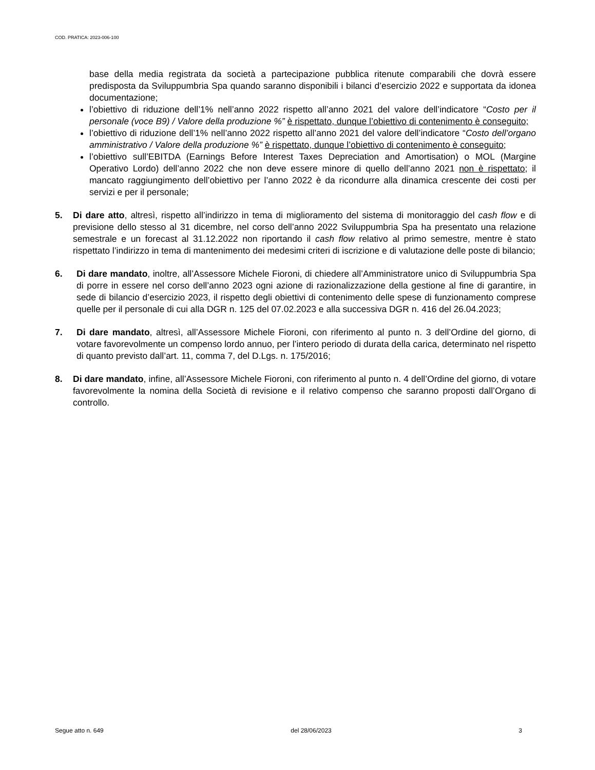COD. PRATICA: 2023-006-100
base della media registrata da società a partecipazione pubblica ritenute comparabili che dovrà essere predisposta da Sviluppumbria Spa quando saranno disponibili i bilanci d’esercizio 2022 e supportata da idonea documentazione;
l’obiettivo di riduzione dell’1% nell’anno 2022 rispetto all’anno 2021 del valore dell’indicatore “Costo per il personale (voce B9) / Valore della produzione %” è rispettato, dunque l’obiettivo di contenimento è conseguito;
l’obiettivo di riduzione dell’1% nell’anno 2022 rispetto all’anno 2021 del valore dell’indicatore “Costo dell’organo amministrativo / Valore della produzione %” è rispettato, dunque l’obiettivo di contenimento è conseguito;
l’obiettivo sull’EBITDA (Earnings Before Interest Taxes Depreciation and Amortisation) o MOL (Margine Operativo Lordo) dell’anno 2022 che non deve essere minore di quello dell’anno 2021 non è rispettato; il mancato raggiungimento dell’obiettivo per l’anno 2022 è da ricondurre alla dinamica crescente dei costi per servizi e per il personale;
5. Di dare atto, altresì, rispetto all’indirizzo in tema di miglioramento del sistema di monitoraggio del cash flow e di previsione dello stesso al 31 dicembre, nel corso dell’anno 2022 Sviluppumbria Spa ha presentato una relazione semestrale e un forecast al 31.12.2022 non riportando il cash flow relativo al primo semestre, mentre è stato rispettato l’indirizzo in tema di mantenimento dei medesimi criteri di iscrizione e di valutazione delle poste di bilancio;
6. Di dare mandato, inoltre, all’Assessore Michele Fioroni, di chiedere all’Amministratore unico di Sviluppumbria Spa di porre in essere nel corso dell’anno 2023 ogni azione di razionalizzazione della gestione al fine di garantire, in sede di bilancio d’esercizio 2023, il rispetto degli obiettivi di contenimento delle spese di funzionamento comprese quelle per il personale di cui alla DGR n. 125 del 07.02.2023 e alla successiva DGR n. 416 del 26.04.2023;
7. Di dare mandato, altresì, all’Assessore Michele Fioroni, con riferimento al punto n. 3 dell’Ordine del giorno, di votare favorevolmente un compenso lordo annuo, per l’intero periodo di durata della carica, determinato nel rispetto di quanto previsto dall’art. 11, comma 7, del D.Lgs. n. 175/2016;
8. Di dare mandato, infine, all’Assessore Michele Fioroni, con riferimento al punto n. 4 dell’Ordine del giorno, di votare favorevolmente la nomina della Società di revisione e il relativo compenso che saranno proposti dall’Organo di controllo.
Segue atto n. 649 del 28/06/2023 3